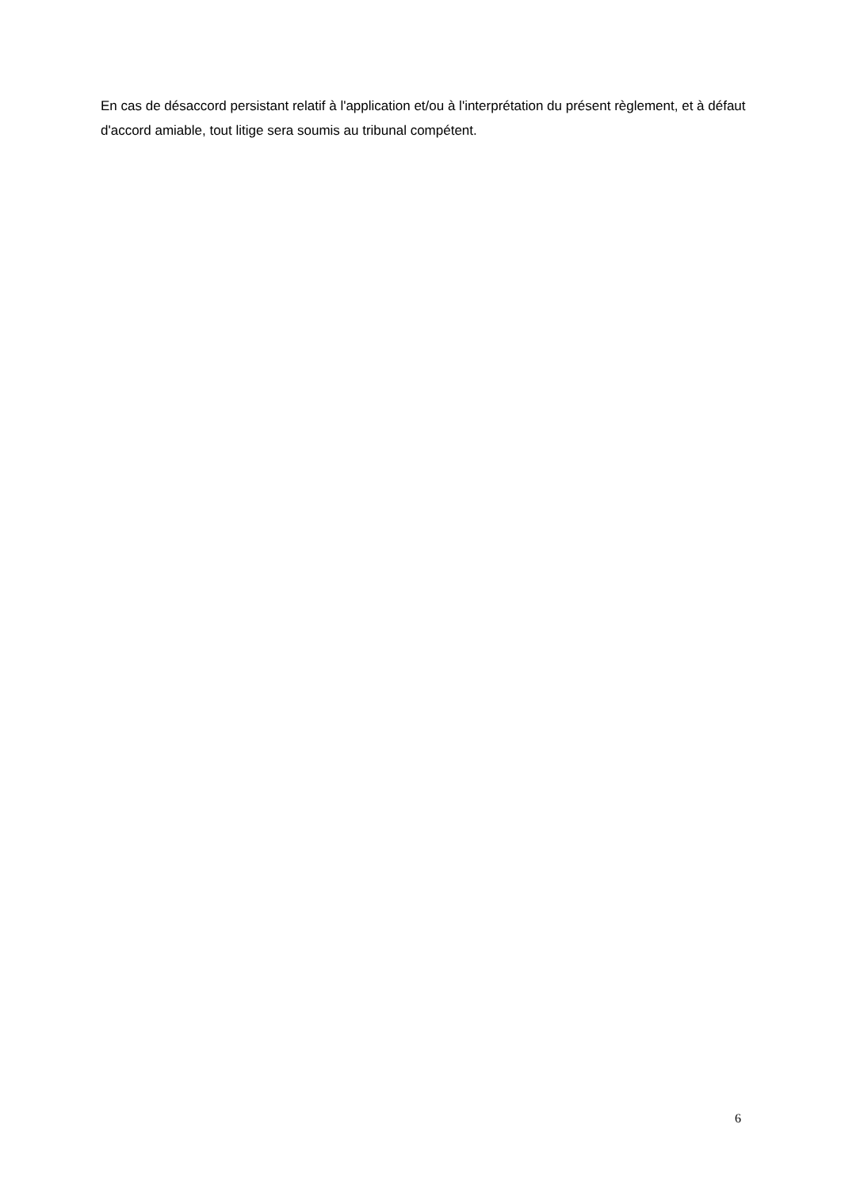En cas de désaccord persistant relatif à l'application et/ou à l'interprétation du présent règlement, et à défaut d'accord amiable, tout litige sera soumis au tribunal compétent.
6